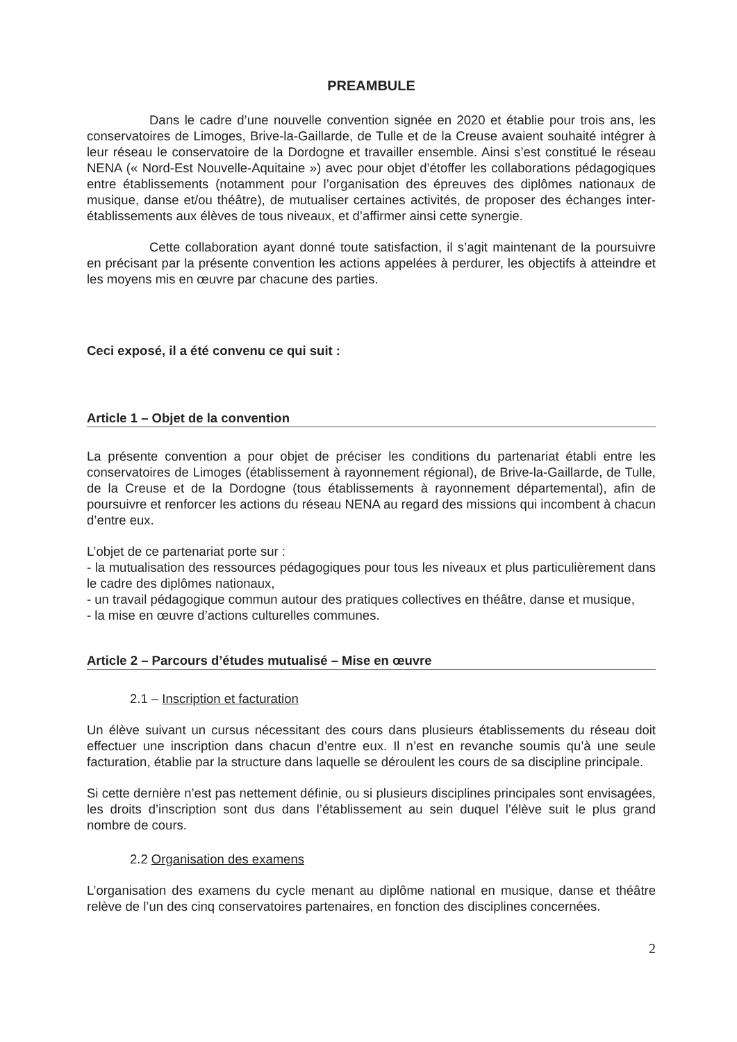PREAMBULE
Dans le cadre d’une nouvelle convention signée en 2020 et établie pour trois ans, les conservatoires de Limoges, Brive-la-Gaillarde, de Tulle et de la Creuse avaient souhaité intégrer à leur réseau le conservatoire de la Dordogne et travailler ensemble. Ainsi s’est constitué le réseau NENA (« Nord-Est Nouvelle-Aquitaine ») avec pour objet d’étoffer les collaborations pédagogiques entre établissements (notamment pour l’organisation des épreuves des diplômes nationaux de musique, danse et/ou théâtre), de mutualiser certaines activités, de proposer des échanges inter-établissements aux élèves de tous niveaux, et d’affirmer ainsi cette synergie.
Cette collaboration ayant donné toute satisfaction, il s’agit maintenant de la poursuivre en précisant par la présente convention les actions appelées à perdurer, les objectifs à atteindre et les moyens mis en œuvre par chacune des parties.
Ceci exposé, il a été convenu ce qui suit :
Article 1 – Objet de la convention
La présente convention a pour objet de préciser les conditions du partenariat établi entre les conservatoires de Limoges (établissement à rayonnement régional), de Brive-la-Gaillarde, de Tulle, de la Creuse et de la Dordogne (tous établissements à rayonnement départemental), afin de poursuivre et renforcer les actions du réseau NENA au regard des missions qui incombent à chacun d’entre eux.
L’objet de ce partenariat porte sur :
- la mutualisation des ressources pédagogiques pour tous les niveaux et plus particulièrement dans le cadre des diplômes nationaux,
- un travail pédagogique commun autour des pratiques collectives en théâtre, danse et musique,
- la mise en œuvre d’actions culturelles communes.
Article 2 – Parcours d’études mutualisé – Mise en œuvre
2.1 – Inscription et facturation
Un élève suivant un cursus nécessitant des cours dans plusieurs établissements du réseau doit effectuer une inscription dans chacun d’entre eux. Il n’est en revanche soumis qu’à une seule facturation, établie par la structure dans laquelle se déroulent les cours de sa discipline principale.
Si cette dernière n’est pas nettement définie, ou si plusieurs disciplines principales sont envisagées, les droits d’inscription sont dus dans l’établissement au sein duquel l’élève suit le plus grand nombre de cours.
2.2 Organisation des examens
L’organisation des examens du cycle menant au diplôme national en musique, danse et théâtre relève de l’un des cinq conservatoires partenaires, en fonction des disciplines concernées.
2